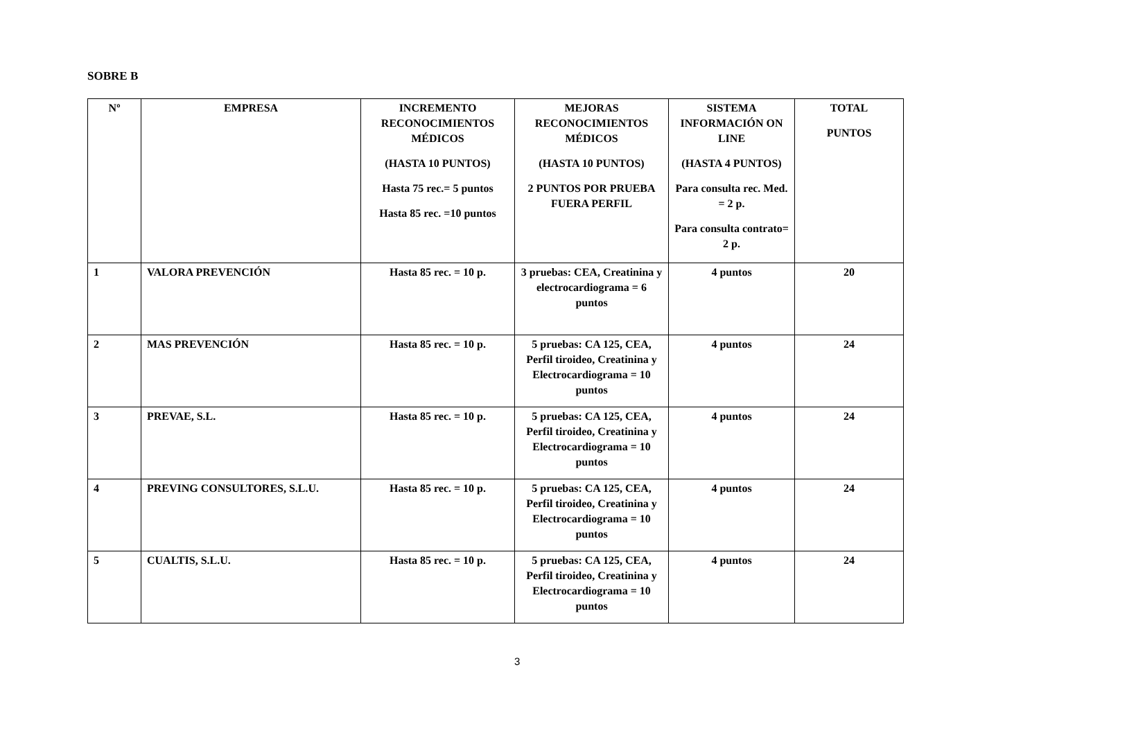SOBRE B
| Nº | EMPRESA | INCREMENTO RECONOCIMIENTOS MÉDICOS (HASTA 10 PUNTOS) Hasta 75 rec.= 5 puntos Hasta 85 rec. =10 puntos | MEJORAS RECONOCIMIENTOS MÉDICOS (HASTA 10 PUNTOS) 2 PUNTOS POR PRUEBA FUERA PERFIL | SISTEMA INFORMACIÓN ON LINE (HASTA 4 PUNTOS) Para consulta rec. Med. = 2 p. Para consulta contrato= 2 p. | TOTAL PUNTOS |
| --- | --- | --- | --- | --- | --- |
| 1 | VALORA PREVENCIÓN | Hasta 85 rec. = 10 p. | 3 pruebas: CEA, Creatinina y electrocardiograma = 6 puntos | 4 puntos | 20 |
| 2 | MAS PREVENCIÓN | Hasta 85 rec. = 10 p. | 5 pruebas: CA 125, CEA, Perfil tiroideo, Creatinina y Electrocardiograma = 10 puntos | 4 puntos | 24 |
| 3 | PREVAE, S.L. | Hasta 85 rec. = 10 p. | 5 pruebas: CA 125, CEA, Perfil tiroideo, Creatinina y Electrocardiograma = 10 puntos | 4 puntos | 24 |
| 4 | PREVING CONSULTORES, S.L.U. | Hasta 85 rec. = 10 p. | 5 pruebas: CA 125, CEA, Perfil tiroideo, Creatinina y Electrocardiograma = 10 puntos | 4 puntos | 24 |
| 5 | CUALTIS, S.L.U. | Hasta 85 rec. = 10 p. | 5 pruebas: CA 125, CEA, Perfil tiroideo, Creatinina y Electrocardiograma = 10 puntos | 4 puntos | 24 |
3